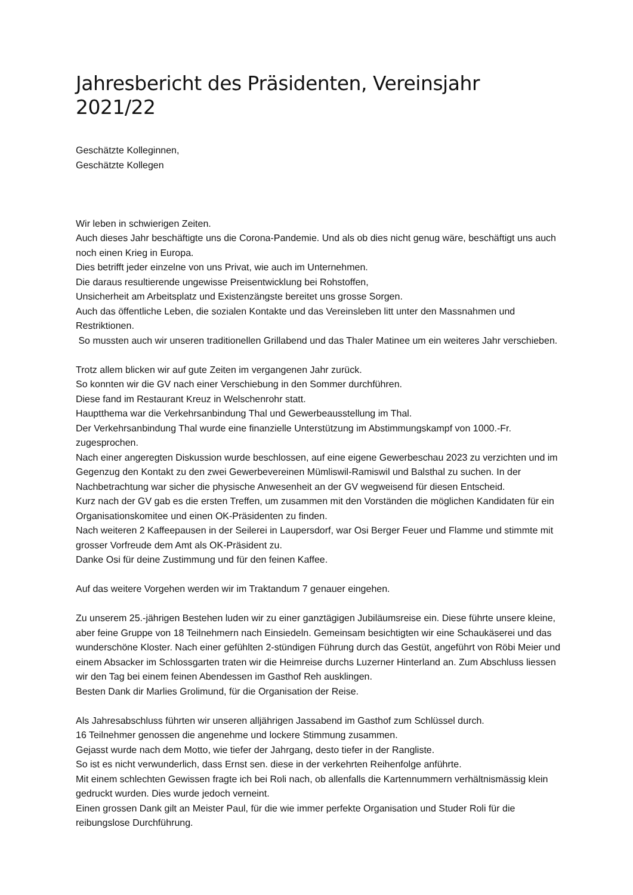Jahresbericht des Präsidenten, Vereinsjahr 2021/22
Geschätzte Kolleginnen,
Geschätzte Kollegen
Wir leben in schwierigen Zeiten.
Auch dieses Jahr beschäftigte uns die Corona-Pandemie. Und als ob dies nicht genug wäre, beschäftigt uns auch noch einen Krieg in Europa.
Dies betrifft jeder einzelne von uns Privat, wie auch im Unternehmen.
Die daraus resultierende ungewisse Preisentwicklung bei Rohstoffen,
Unsicherheit am Arbeitsplatz und Existenzängste bereitet uns grosse Sorgen.
Auch das öffentliche Leben, die sozialen Kontakte und das Vereinsleben litt unter den Massnahmen und Restriktionen.
So mussten auch wir unseren traditionellen Grillabend und das Thaler Matinee um ein weiteres Jahr verschieben.
Trotz allem blicken wir auf gute Zeiten im vergangenen Jahr zurück.
So konnten wir die GV nach einer Verschiebung in den Sommer durchführen.
Diese fand im Restaurant Kreuz in Welschenrohr statt.
Hauptthema war die Verkehrsanbindung Thal und Gewerbeausstellung im Thal.
Der Verkehrsanbindung Thal wurde eine finanzielle Unterstützung im Abstimmungskampf von 1000.-Fr. zugesprochen.
Nach einer angeregten Diskussion wurde beschlossen, auf eine eigene Gewerbeschau 2023 zu verzichten und im Gegenzug den Kontakt zu den zwei Gewerbevereinen Mümliswil-Ramiswil und Balsthal zu suchen. In der Nachbetrachtung war sicher die physische Anwesenheit an der GV wegweisend für diesen Entscheid.
Kurz nach der GV gab es die ersten Treffen, um zusammen mit den Vorständen die möglichen Kandidaten für ein Organisationskomitee und einen OK-Präsidenten zu finden.
Nach weiteren 2 Kaffeepausen in der Seilerei in Laupersdorf, war Osi Berger Feuer und Flamme und stimmte mit grosser Vorfreude dem Amt als OK-Präsident zu.
Danke Osi für deine Zustimmung und für den feinen Kaffee.
Auf das weitere Vorgehen werden wir im Traktandum 7 genauer eingehen.
Zu unserem 25.-jährigen Bestehen luden wir zu einer ganztägigen Jubiläumsreise ein. Diese führte unsere kleine, aber feine Gruppe von 18 Teilnehmern nach Einsiedeln. Gemeinsam besichtigten wir eine Schaukäserei und das wunderschöne Kloster. Nach einer gefühlten 2-stündigen Führung durch das Gestüt, angeführt von Röbi Meier und einem Absacker im Schlossgarten traten wir die Heimreise durchs Luzerner Hinterland an. Zum Abschluss liessen wir den Tag bei einem feinen Abendessen im Gasthof Reh ausklingen.
Besten Dank dir Marlies Grolimund, für die Organisation der Reise.
Als Jahresabschluss führten wir unseren alljährigen Jassabend im Gasthof zum Schlüssel durch.
16 Teilnehmer genossen die angenehme und lockere Stimmung zusammen.
Gejasst wurde nach dem Motto, wie tiefer der Jahrgang, desto tiefer in der Rangliste.
So ist es nicht verwunderlich, dass Ernst sen. diese in der verkehrten Reihenfolge anführte.
Mit einem schlechten Gewissen fragte ich bei Roli nach, ob allenfalls die Kartennummern verhältnismässig klein gedruckt wurden. Dies wurde jedoch verneint.
Einen grossen Dank gilt an Meister Paul, für die wie immer perfekte Organisation und Studer Roli für die reibungslose Durchführung.